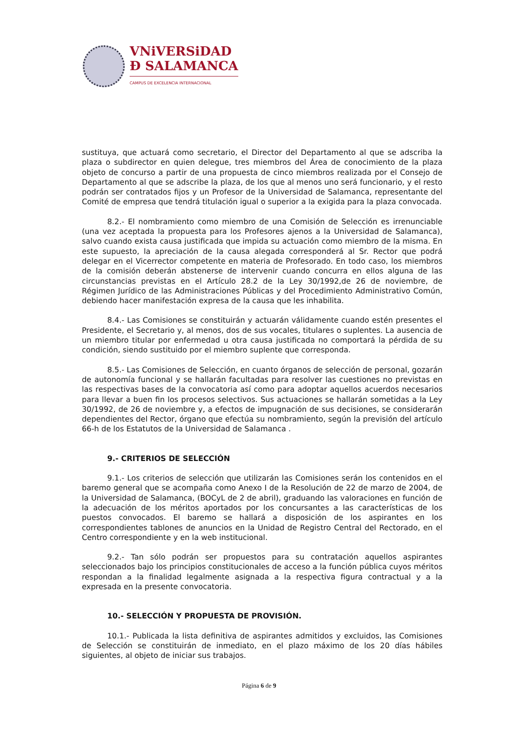VNiVERSiDAD
Ð SALAMANCA
CAMPUS DE EXCELENCIA INTERNACIONAL
sustituya, que actuará como secretario, el Director del Departamento al que se adscriba la plaza o subdirector en quien delegue, tres miembros del Área de conocimiento de la plaza objeto de concurso a partir de una propuesta de cinco miembros realizada por el Consejo de Departamento al que se adscribe la plaza, de los que al menos uno será funcionario, y el resto podrán ser contratados fijos y un Profesor de la Universidad de Salamanca, representante del Comité de empresa que tendrá titulación igual o superior a la exigida para la plaza convocada.
8.2.- El nombramiento como miembro de una Comisión de Selección es irrenunciable (una vez aceptada la propuesta para los Profesores ajenos a la Universidad de Salamanca), salvo cuando exista causa justificada que impida su actuación como miembro de la misma. En este supuesto, la apreciación de la causa alegada corresponderá al Sr. Rector que podrá delegar en el Vicerrector competente en materia de Profesorado. En todo caso, los miembros de la comisión deberán abstenerse de intervenir cuando concurra en ellos alguna de las circunstancias previstas en el Artículo 28.2 de la Ley 30/1992,de 26 de noviembre, de Régimen Jurídico de las Administraciones Públicas y del Procedimiento Administrativo Común, debiendo hacer manifestación expresa de la causa que les inhabilita.
8.4.- Las Comisiones se constituirán y actuarán válidamente cuando estén presentes el Presidente, el Secretario y, al menos, dos de sus vocales, titulares o suplentes. La ausencia de un miembro titular por enfermedad u otra causa justificada no comportará la pérdida de su condición, siendo sustituido por el miembro suplente que corresponda.
8.5.- Las Comisiones de Selección, en cuanto órganos de selección de personal, gozarán de autonomía funcional y se hallarán facultadas para resolver las cuestiones no previstas en las respectivas bases de la convocatoria así como para adoptar aquellos acuerdos necesarios para llevar a buen fin los procesos selectivos. Sus actuaciones se hallarán sometidas a la Ley 30/1992, de 26 de noviembre y, a efectos de impugnación de sus decisiones, se considerarán dependientes del Rector, órgano que efectúa su nombramiento, según la previsión del artículo 66-h de los Estatutos de la Universidad de Salamanca .
9.- CRITERIOS DE SELECCIÓN
9.1.- Los criterios de selección que utilizarán las Comisiones serán los contenidos en el baremo general que se acompaña como Anexo I de la Resolución de 22 de marzo de 2004, de la Universidad de Salamanca, (BOCyL de 2 de abril), graduando las valoraciones en función de la adecuación de los méritos aportados por los concursantes a las características de los puestos convocados. El baremo se hallará a disposición de los aspirantes en los correspondientes tablones de anuncios en la Unidad de Registro Central del Rectorado, en el Centro correspondiente y en la web institucional.
9.2.- Tan sólo podrán ser propuestos para su contratación aquellos aspirantes seleccionados bajo los principios constitucionales de acceso a la función pública cuyos méritos respondan a la finalidad legalmente asignada a la respectiva figura contractual y a la expresada en la presente convocatoria.
10.- SELECCIÓN Y PROPUESTA DE PROVISIÓN.
10.1.- Publicada la lista definitiva de aspirantes admitidos y excluidos, las Comisiones de Selección se constituirán de inmediato, en el plazo máximo de los 20 días hábiles siguientes, al objeto de iniciar sus trabajos.
Página 6 de 9